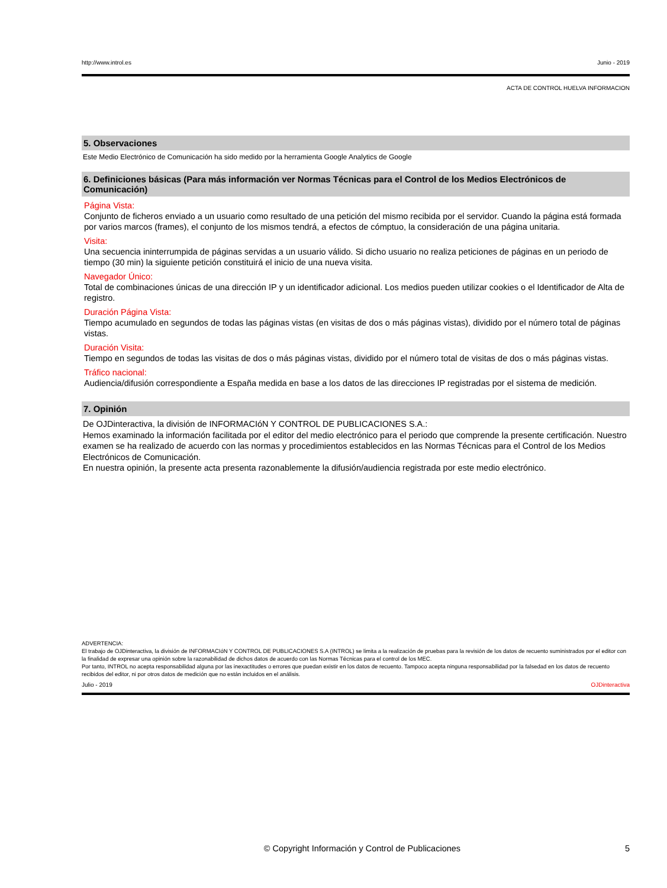http://www.introl.es Junio - 2019
ACTA DE CONTROL HUELVA INFORMACION
5. Observaciones
Este Medio Electrónico de Comunicación ha sido medido por la herramienta Google Analytics de Google
6. Definiciones básicas (Para más información ver Normas Técnicas para el Control de los Medios Electrónicos de Comunicación)
Página Vista:
Conjunto de ficheros enviado a un usuario como resultado de una petición del mismo recibida por el servidor. Cuando la página está formada por varios marcos (frames), el conjunto de los mismos tendrá, a efectos de cómptuo, la consideración de una página unitaria.
Visita:
Una secuencia ininterrumpida de páginas servidas a un usuario válido. Si dicho usuario no realiza peticiones de páginas en un periodo de tiempo (30 min) la siguiente petición constituirá el inicio de una nueva visita.
Navegador Único:
Total de combinaciones únicas de una dirección IP y un identificador adicional. Los medios pueden utilizar cookies o el Identificador de Alta de registro.
Duración Página Vista:
Tiempo acumulado en segundos de todas las páginas vistas (en visitas de dos o más páginas vistas), dividido por el número total de páginas vistas.
Duración Visita:
Tiempo en segundos de todas las visitas de dos o más páginas vistas, dividido por el número total de visitas de dos o más páginas vistas.
Tráfico nacional:
Audiencia/difusión correspondiente a España medida en base a los datos de las direcciones IP registradas por el sistema de medición.
7. Opinión
De OJDinteractiva, la división de INFORMACIóN Y CONTROL DE PUBLICACIONES S.A.:
Hemos examinado la información facilitada por el editor del medio electrónico para el periodo que comprende la presente certificación. Nuestro examen se ha realizado de acuerdo con las normas y procedimientos establecidos en las Normas Técnicas para el Control de los Medios Electrónicos de Comunicación.
En nuestra opinión, la presente acta presenta razonablemente la difusión/audiencia registrada por este medio electrónico.
ADVERTENCIA:
El trabajo de OJDinteractiva, la división de INFORMACIóN Y CONTROL DE PUBLICACIONES S.A (INTROL) se limita a la realización de pruebas para la revisión de los datos de recuento suministrados por el editor con la finalidad de expresar una opinión sobre la razonabilidad de dichos datos de acuerdo con las Normas Técnicas para el control de los MEC.
Por tanto, INTROL no acepta responsabilidad alguna por las inexactitudes o errores que puedan existir en los datos de recuento. Tampoco acepta ninguna responsabilidad por la falsedad en los datos de recuento recibidos del editor, ni por otros datos de medición que no están incluidos en el análisis.
Julio - 2019 OJDinteractiva
© Copyright Información y Control de Publicaciones 5